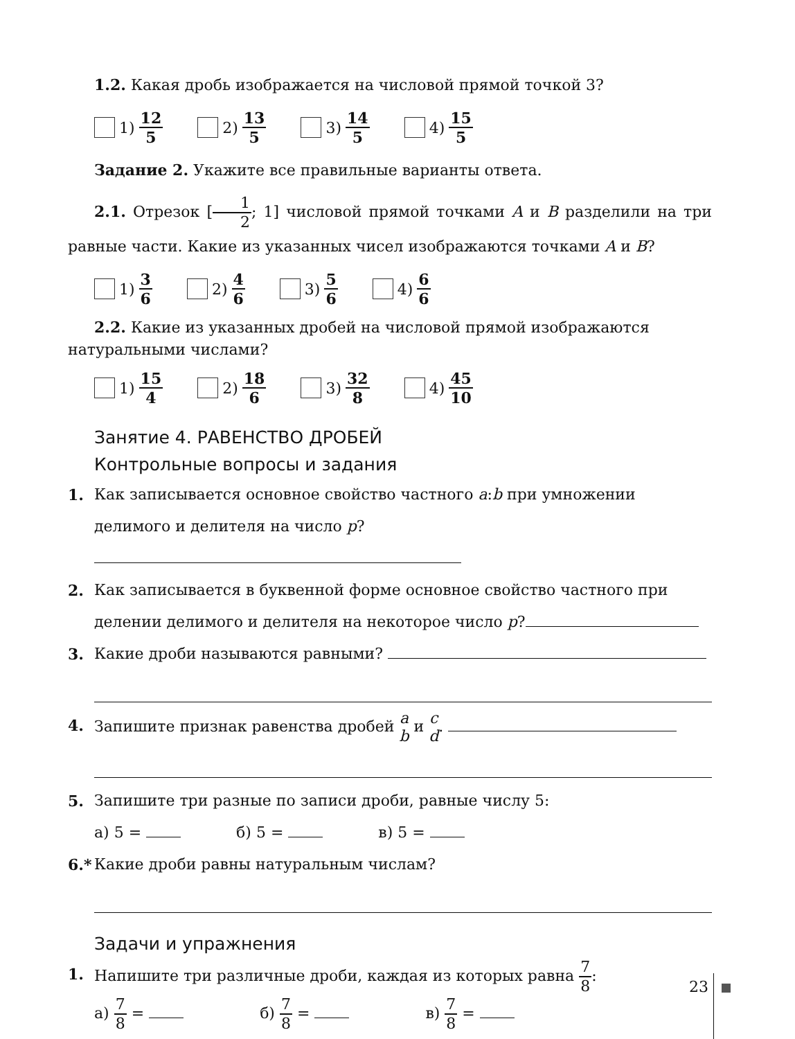1.2. Какая дробь изображается на числовой прямой точкой 3?
1) 12 5 2) 13 5 3) 14 5 4) 15 5
Задание 2. Укажите все правильные варианты ответа.
2.1. Отрезок [1 2; 1] числовой прямой точками A и B разделили на три равные части. Какие из указанных чисел изображаются точками A и B?
1) 3 6 2) 4 6 3) 5 6 4) 6 6
2.2. Какие из указанных дробей на числовой прямой изображаются натуральными числами?
1) 15 4 2) 18 6 3) 32 8 4) 45 10
Занятие 4. РАВЕНСТВО ДРОБЕЙ
Контрольные вопросы и задания
1. Как записывается основное свойство частного a:b при умножении делимого и делителя на число p?
2. Как записывается в буквенной форме основное свойство частного при делении делимого и делителя на некоторое число p?
3. Какие дроби называются равными?
4. Запишите признак равенства дробей a b и c d.
5. Запишите три разные по записи дроби, равные числу 5:
а) 5 = б) 5 = в) 5 =
6.* Какие дроби равны натуральным числам?
Задачи и упражнения
1. Напишите три различные дроби, каждая из которых равна 7 8:
а) 7 8 = б) 7 8 = в) 7 8 =
23